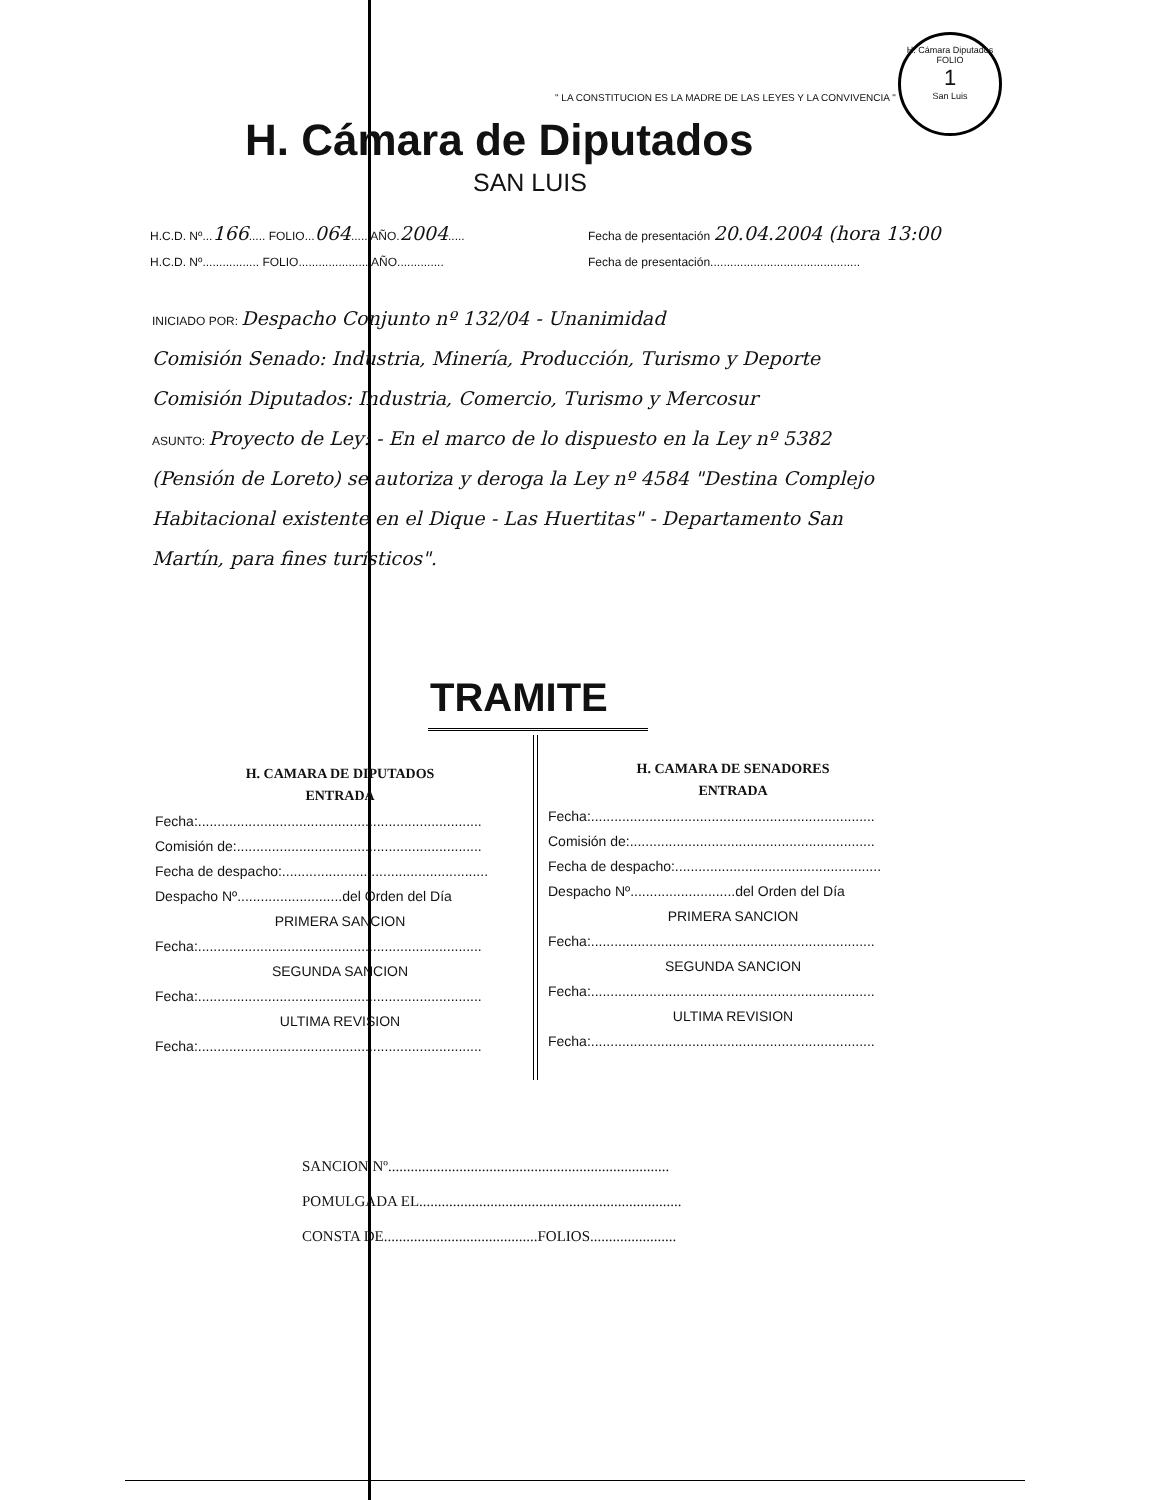H. Cámara Diputados
FOLIO
1
San Luis
" LA CONSTITUCION ES LA MADRE DE LAS LEYES Y LA CONVIVENCIA "
H. Cámara de Diputados
SAN LUIS
H.C.D. Nº...166..... FOLIO...064..... AÑO.2004.....
Fecha de presentación 20.04.2004 (hora 13:00
H.C.D. Nº................. FOLIO..................... AÑO..............
Fecha de presentación.............................................
INICIADO POR: Despacho Conjunto nº 132/04 - Unanimidad
Comisión Senado: Industria, Minería, Producción, Turismo y Deporte
Comisión Diputados: Industria, Comercio, Turismo y Mercosur
ASUNTO: Proyecto de Ley: - En el marco de lo dispuesto en la Ley nº 5382 (Pensión de Loreto) se autoriza y deroga la Ley nº 4584 "Destina Complejo Habitacional existente en el Dique - Las Huertitas" - Departamento San Martín, para fines turísticos".
TRAMITE
H. CAMARA DE DIPUTADOS
ENTRADA
Fecha:.........................................................................
Comisión de:...............................................................
Fecha de despacho:.....................................................
Despacho Nº...........................del Orden del Día
PRIMERA SANCION
Fecha:.........................................................................
SEGUNDA SANCION
Fecha:.........................................................................
ULTIMA REVISION
Fecha:.........................................................................
H. CAMARA DE SENADORES
ENTRADA
Fecha:.........................................................................
Comisión de:...............................................................
Fecha de despacho:.....................................................
Despacho Nº...........................del Orden del Día
PRIMERA SANCION
Fecha:.........................................................................
SEGUNDA SANCION
Fecha:.........................................................................
ULTIMA REVISION
Fecha:.........................................................................
SANCION Nº...........................................................................
POMULGADA EL......................................................................
CONSTA DE.........................................FOLIOS.......................